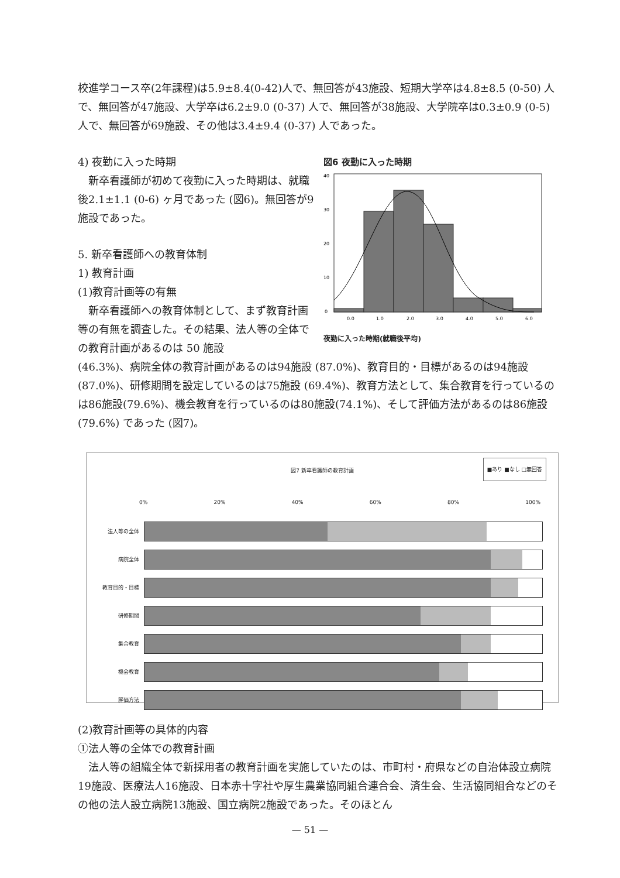校進学コース卒(2年課程)は5.9±8.4(0-42)人で、無回答が43施設、短期大学卒は4.8±8.5 (0-50) 人で、無回答が47施設、大学卒は6.2±9.0 (0-37) 人で、無回答が38施設、大学院卒は0.3±0.9 (0-5) 人で、無回答が69施設、その他は3.4±9.4 (0-37) 人であった。
4) 夜勤に入った時期
　新卒看護師が初めて夜勤に入った時期は、就職後2.1±1.1 (0-6) ヶ月であった (図6)。無回答が9施設であった。
5. 新卒看護師への教育体制
1) 教育計画
(1)教育計画等の有無
　新卒看護師への教育体制として、まず教育計画等の有無を調査した。その結果、法人等の全体での教育計画があるのは 50 施設
図6 夜勤に入った時期
40
30
20
10
0
0.0
1.0
2.0
3.0
4.0
5.0
6.0
夜勤に入った時期(就職後平均)
(46.3%)、病院全体の教育計画があるのは94施設 (87.0%)、教育目的・目標があるのは94施設 (87.0%)、研修期間を設定しているのは75施設 (69.4%)、教育方法として、集合教育を行っているのは86施設(79.6%)、機会教育を行っているのは80施設(74.1%)、そして評価方法があるのは86施設 (79.6%) であった (図7)。
図7 新卒看護師の教育計画
■あり ■なし □無回答
0% 20% 40% 60% 80% 100%
法人等の全体
病院全体
教育目的・目標
研修期間
集合教育
機会教育
評価方法
(2)教育計画等の具体的内容
①法人等の全体での教育計画
　法人等の組織全体で新採用者の教育計画を実施していたのは、市町村・府県などの自治体設立病院19施設、医療法人16施設、日本赤十字社や厚生農業協同組合連合会、済生会、生活協同組合などのその他の法人設立病院13施設、国立病院2施設であった。そのほとん
— 51 —